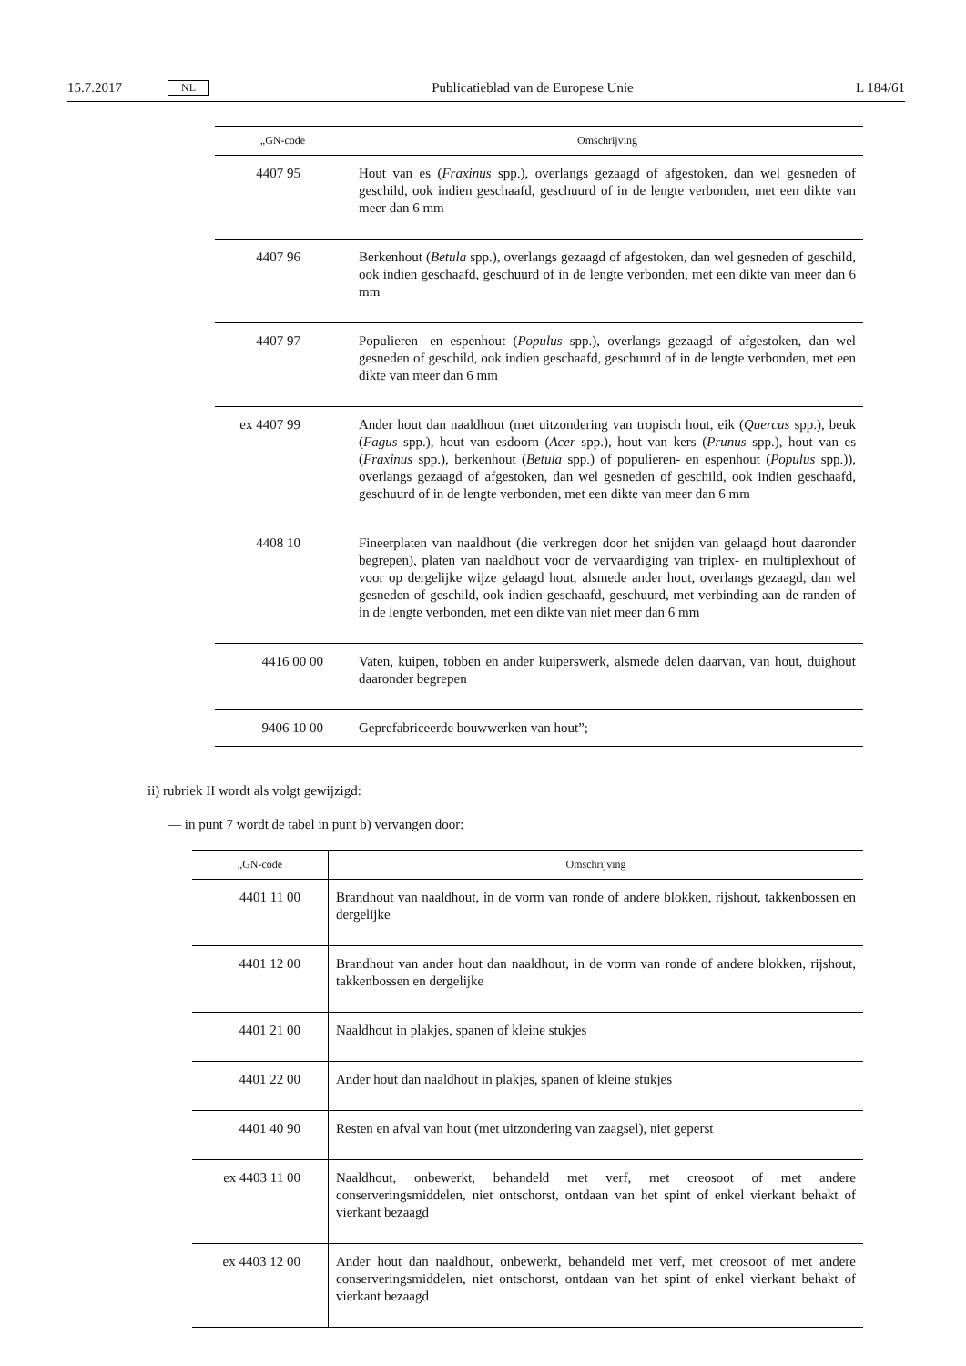15.7.2017 NL Publicatieblad van de Europese Unie L 184/61
| „GN-code | Omschrijving |
| --- | --- |
| 4407 95 | Hout van es ( Fraxinus spp.), overlangs gezaagd of afgestoken, dan wel gesneden of geschild, ook indien geschaafd, geschuurd of in de lengte verbonden, met een dikte van meer dan 6 mm |
| 4407 96 | Berkenhout ( Betula spp.), overlangs gezaagd of afgestoken, dan wel gesneden of geschild, ook indien geschaafd, geschuurd of in de lengte verbonden, met een dikte van meer dan 6 mm |
| 4407 97 | Populieren- en espenhout ( Populus spp.), overlangs gezaagd of afgestoken, dan wel gesneden of geschild, ook indien geschaafd, geschuurd of in de lengte verbonden, met een dikte van meer dan 6 mm |
| ex 4407 99 | Ander hout dan naaldhout (met uitzondering van tropisch hout, eik ( Quercus spp.), beuk ( Fagus spp.), hout van esdoorn ( Acer spp.), hout van kers ( Prunus spp.), hout van es ( Fraxinus spp.), berkenhout ( Betula spp.) of populieren- en espenhout ( Populus spp.)), overlangs gezaagd of afgestoken, dan wel gesneden of geschild, ook indien geschaafd, geschuurd of in de lengte verbonden, met een dikte van meer dan 6 mm |
| 4408 10 | Fineerplaten van naaldhout (die verkregen door het snijden van gelaagd hout daaronder begrepen), platen van naaldhout voor de vervaardiging van triplex- en multiplexhout of voor op dergelijke wijze gelaagd hout, alsmede ander hout, overlangs gezaagd, dan wel gesneden of geschild, ook indien geschaafd, geschuurd, met verbinding aan de randen of in de lengte verbonden, met een dikte van niet meer dan 6 mm |
| 4416 00 00 | Vaten, kuipen, tobben en ander kuiperswerk, alsmede delen daarvan, van hout, duighout daaronder begrepen |
| 9406 10 00 | Geprefabriceerde bouwwerken van hout”; |
ii) rubriek II wordt als volgt gewijzigd:
— in punt 7 wordt de tabel in punt b) vervangen door:
| „GN-code | Omschrijving |
| --- | --- |
| 4401 11 00 | Brandhout van naaldhout, in de vorm van ronde of andere blokken, rijshout, takkenbossen en dergelijke |
| 4401 12 00 | Brandhout van ander hout dan naaldhout, in de vorm van ronde of andere blokken, rijshout, takkenbossen en dergelijke |
| 4401 21 00 | Naaldhout in plakjes, spanen of kleine stukjes |
| 4401 22 00 | Ander hout dan naaldhout in plakjes, spanen of kleine stukjes |
| 4401 40 90 | Resten en afval van hout (met uitzondering van zaagsel), niet geperst |
| ex 4403 11 00 | Naaldhout, onbewerkt, behandeld met verf, met creosoot of met andere conserveringsmiddelen, niet ontschorst, ontdaan van het spint of enkel vierkant behakt of vierkant bezaagd |
| ex 4403 12 00 | Ander hout dan naaldhout, onbewerkt, behandeld met verf, met creosoot of met andere conserveringsmiddelen, niet ontschorst, ontdaan van het spint of enkel vierkant behakt of vierkant bezaagd |